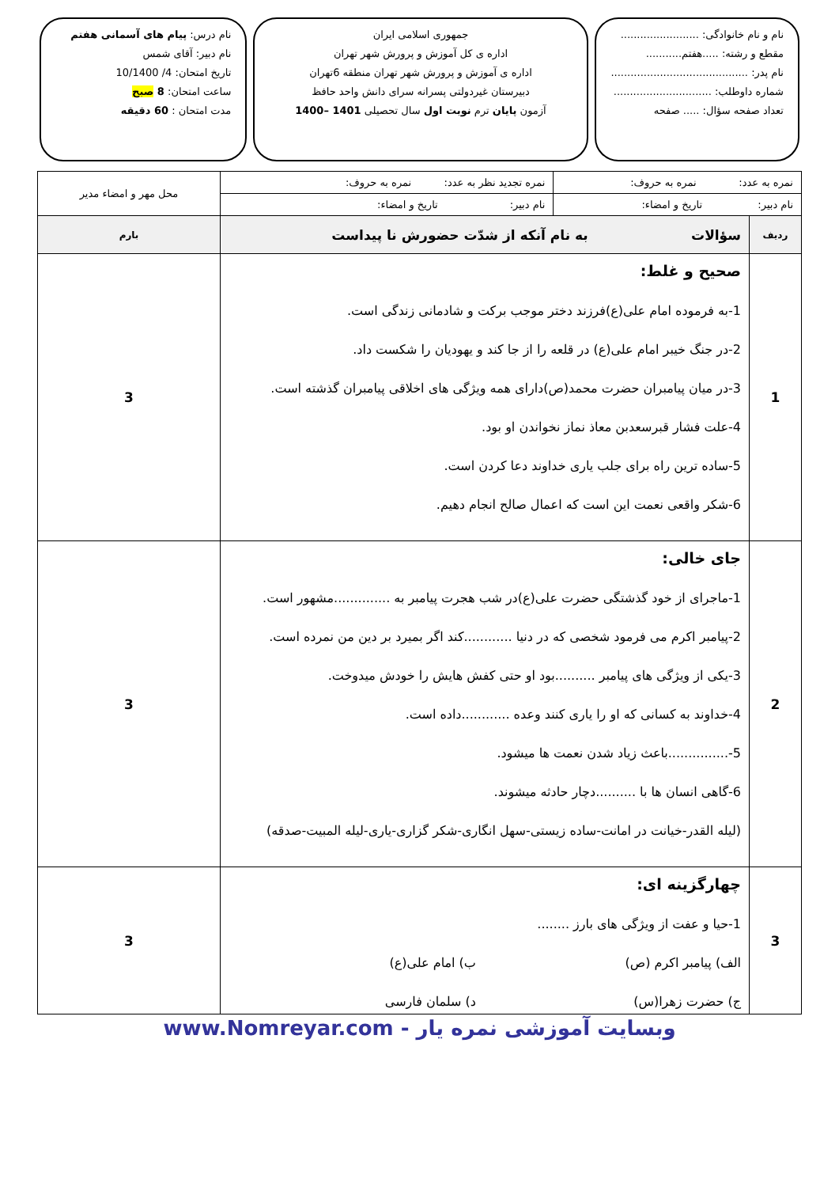نام و نام خانوادگی: ........................
مقطع و رشته: .....هفتم...........
نام پدر: ..........................................
شماره داوطلب: ..............................
تعداد صفحه سؤال: ..... صفحه
جمهوری اسلامی ایران
اداره ی کل آموزش و پرورش شهر تهران
اداره ی آموزش و پرورش شهر تهران منطقه 6تهران
دبیرستان غیردولتی پسرانه سرای دانش واحد حافظ
آزمون پایان ترم نوبت اول سال تحصیلی 1401 –1400
نام درس: پیام های آسمانی هفتم
نام دبیر: آقای شمس
تاریخ امتحان: 4/ 10/1400
ساعت امتحان: 8 صبح
مدت امتحان : 60 دقیقه
| نمره به عدد: نمره به حروف: | | نمره تجدید نظر به عدد: نمره به حروف: | محل مهر و امضاء مدیر |
| نام دبیر: تاریخ و امضاء: | | نام دبیر: تاریخ و امضاء: | |
| ردیف | سؤالات به نام آنکه از شدّت حضورش نا پیداست | | بارم |
| 1 | صحیح و غلط: 1-به فرموده امام علی(ع)فرزند دختر موجب برکت و شادمانی زندگی است. 2-در جنگ خیبر امام علی(ع) در قلعه را از جا کند و یهودیان را شکست داد. 3-در میان پیامبران حضرت محمد(ص)دارای همه ویژگی های اخلاقی پیامبران گذشته است. 4-علت فشار قبرسعدبن معاذ نماز نخواندن او بود. 5-ساده ترین راه برای جلب یاری خداوند دعا کردن است. 6-شکر واقعی نعمت این است که اعمال صالح انجام دهیم. | | 3 |
| 2 | جای خالی: 1-ماجرای از خود گذشتگی حضرت علی(ع)در شب هجرت پیامبر به ..............مشهور است. 2-پیامبر اکرم می فرمود شخصی که در دنیا ............کند اگر بمیرد بر دین من نمرده است. 3-یکی از ویژگی های پیامبر ..........بود او حتی کفش هایش را خودش میدوخت. 4-خداوند به کسانی که او را یاری کنند وعده ............داده است. 5-...............باعث زیاد شدن نعمت ها میشود. 6-گاهی انسان ها با ..........دچار حادثه میشوند. (لیله القدر-خیانت در امانت-ساده زیستی-سهل انگاری-شکر گزاری-یاری-لیله المبیت-صدقه) | | 3 |
| 3 | چهارگزینه ای: 1-حیا و عفت از ویژگی های بارز ........ الف) پیامبر اکرم (ص) ب) امام علی(ع) ج) حضرت زهرا(س) د) سلمان فارسی | | 3 |
وبسایت آموزشی نمره یار - www.Nomreyar.com